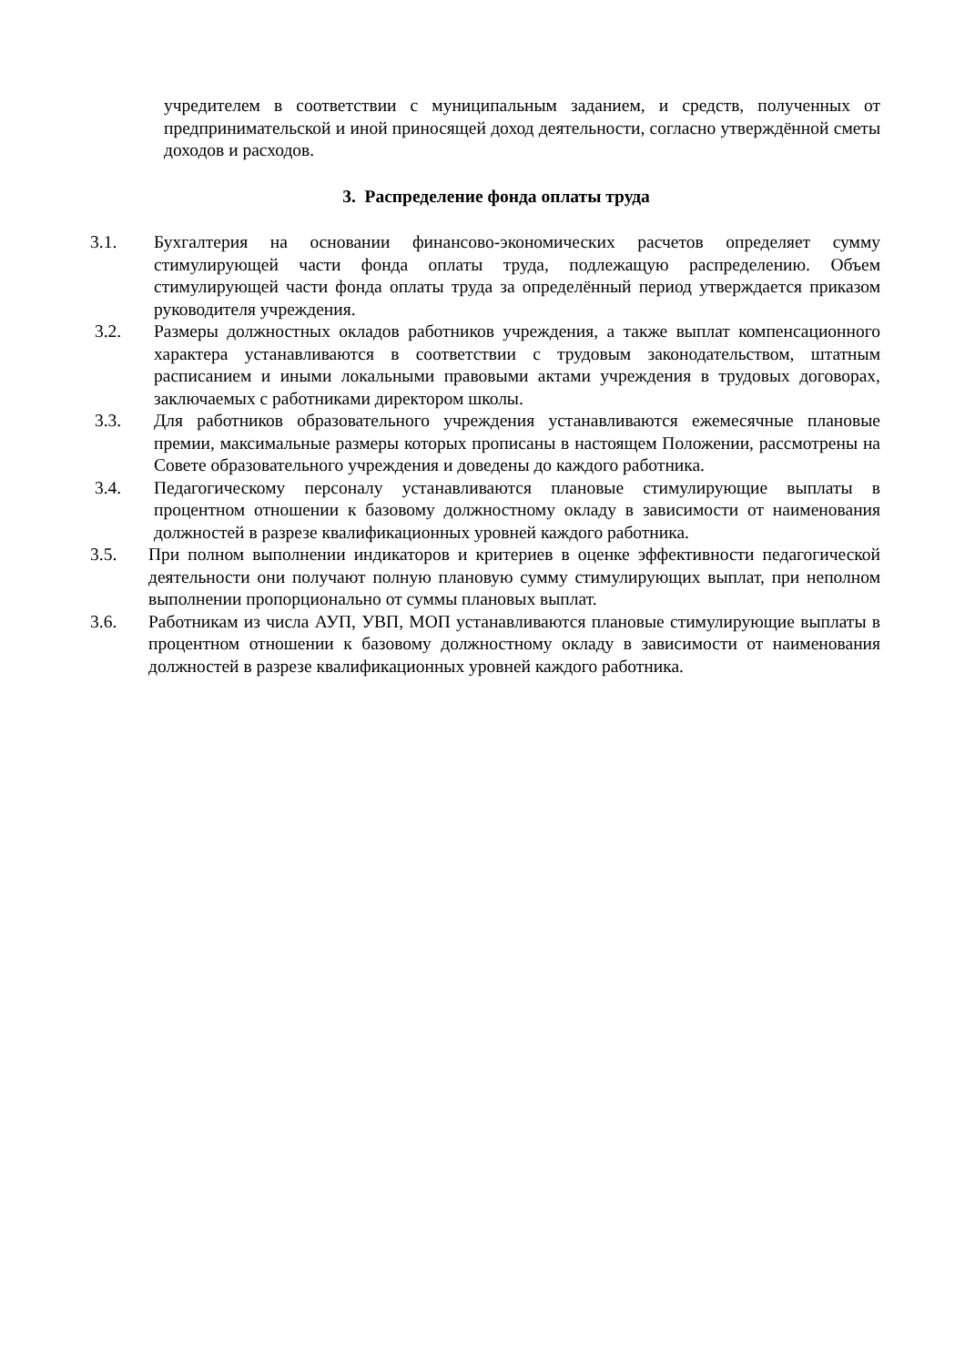учредителем в соответствии с муниципальным заданием, и средств, полученных от предпринимательской и иной приносящей доход деятельности, согласно утверждённой сметы доходов и расходов.
3. Распределение фонда оплаты труда
3.1. Бухгалтерия на основании финансово-экономических расчетов определяет сумму стимулирующей части фонда оплаты труда, подлежащую распределению. Объем стимулирующей части фонда оплаты труда за определённый период утверждается приказом руководителя учреждения.
3.2. Размеры должностных окладов работников учреждения, а также выплат компенсационного характера устанавливаются в соответствии с трудовым законодательством, штатным расписанием и иными локальными правовыми актами учреждения в трудовых договорах, заключаемых с работниками директором школы.
3.3. Для работников образовательного учреждения устанавливаются ежемесячные плановые премии, максимальные размеры которых прописаны в настоящем Положении, рассмотрены на Совете образовательного учреждения и доведены до каждого работника.
3.4. Педагогическому персоналу устанавливаются плановые стимулирующие выплаты в процентном отношении к базовому должностному окладу в зависимости от наименования должностей в разрезе квалификационных уровней каждого работника.
3.5. При полном выполнении индикаторов и критериев в оценке эффективности педагогической деятельности они получают полную плановую сумму стимулирующих выплат, при неполном выполнении пропорционально от суммы плановых выплат.
3.6. Работникам из числа АУП, УВП, МОП устанавливаются плановые стимулирующие выплаты в процентном отношении к базовому должностному окладу в зависимости от наименования должностей в разрезе квалификационных уровней каждого работника.